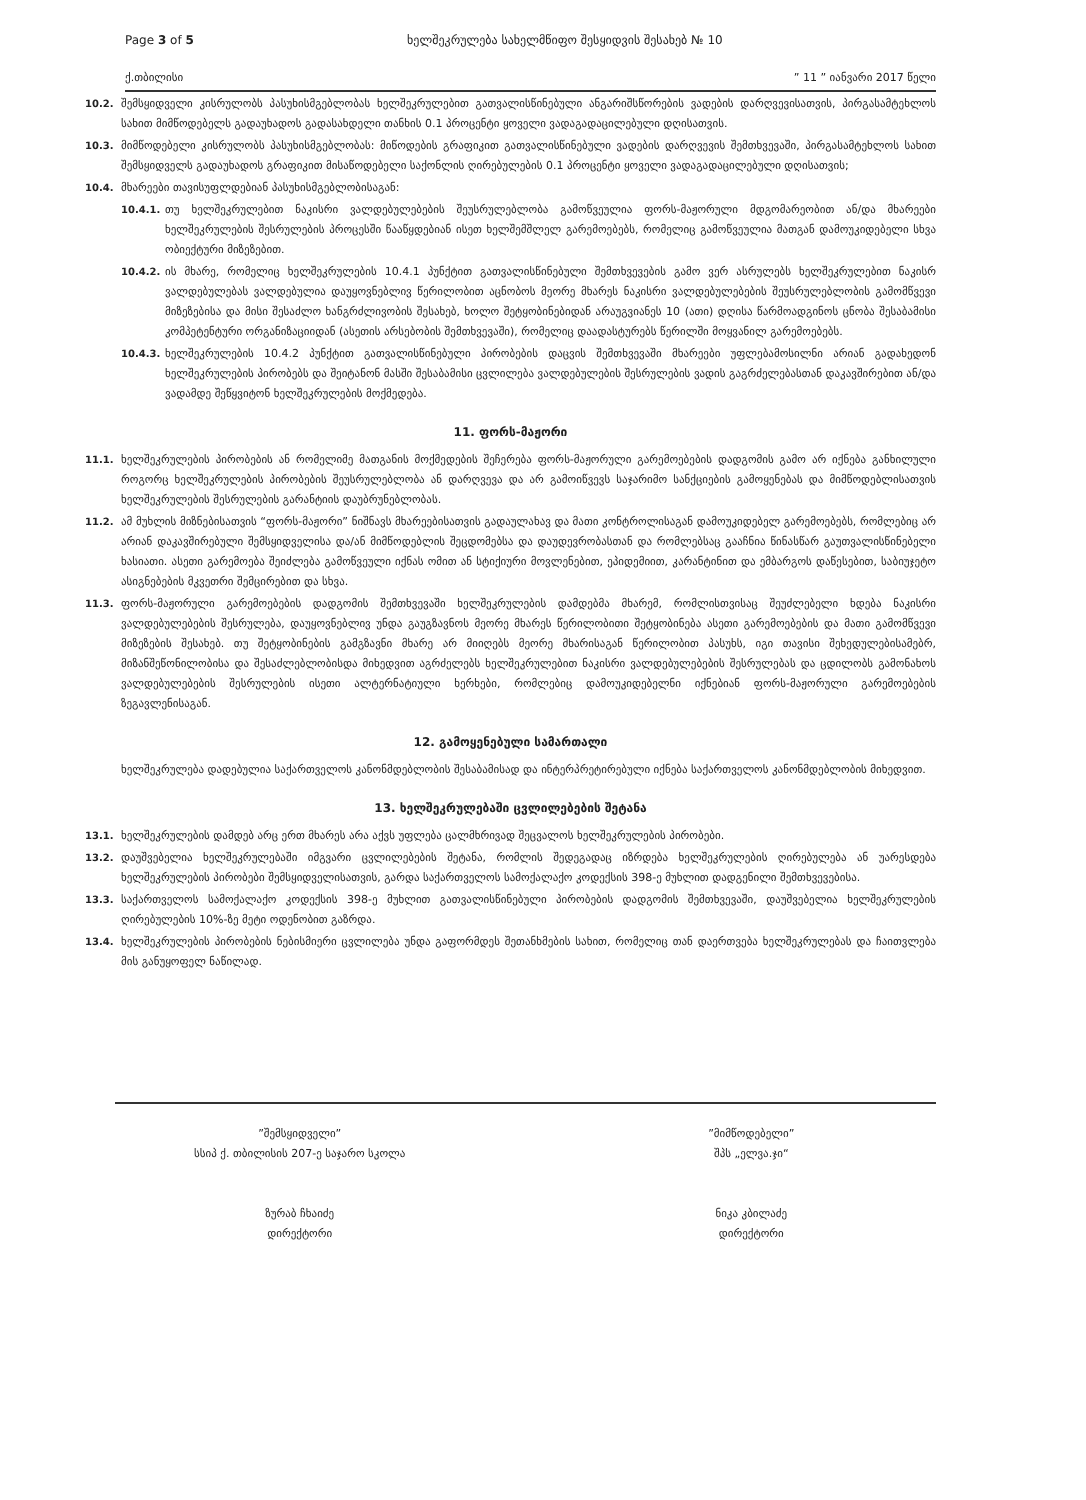Page 3 of 5 ხელშეკრულება სახელმწიფო შესყიდვის შესახებ № 10
ქ.თბილისი” 11 ” იანვარი 2017 წელი
10.2. შემსყიდველი კისრულობს პასუხისმგებლობას ხელშეკრულებით გათვალისწინებული ანგარიშსწორების ვადების დარღვევისათვის, პირგასამტეხლოს სახით მიმწოდებელს გადაუხადოს გადასახდელი თანხის 0.1 პროცენტი ყოველი ვადაგადაცილებული დღისათვის.
10.3. მიმწოდებელი კისრულობს პასუხისმგებლობას: მიწოდების გრაფიკით გათვალისწინებული ვადების დარღვევის შემთხვევაში, პირგასამტეხლოს სახით შემსყიდველს გადაუხადოს გრაფიკით მისაწოდებელი საქონლის ღირებულების 0.1 პროცენტი ყოველი ვადაგადაცილებული დღისათვის;
10.4. მხარეები თავისუფლდებიან პასუხისმგებლობისაგან:
10.4.1. თუ ხელშეკრულებით ნაკისრი ვალდებულებების შეუსრულებლობა გამოწვეულია ფორს-მაჟორული მდგომარეობით ან/და მხარეები ხელშეკრულების შესრულების პროცესში წააწყდებიან ისეთ ხელშემშლელ გარემოებებს, რომელიც გამოწვეულია მათგან დამოუკიდებელი სხვა ობიექტური მიზეზებით.
10.4.2. ის მხარე, რომელიც ხელშეკრულების 10.4.1 პუნქტით გათვალისწინებული შემთხვევების გამო ვერ ასრულებს ხელშეკრულებით ნაკისრ ვალდებულებას ვალდებულია დაუყოვნებლივ წერილობით აცნობოს მეორე მხარეს ნაკისრი ვალდებულებების შეუსრულებლობის გამომწვევი მიზეზებისა და მისი შესაძლო ხანგრძლივობის შესახებ, ხოლო შეტყობინებიდან არაუგვიანეს 10 (ათი) დღისა წარმოადგინოს ცნობა შესაბამისი კომპეტენტური ორგანიზაციიდან (ასეთის არსებობის შემთხვევაში), რომელიც დაადასტურებს წერილში მოყვანილ გარემოებებს.
10.4.3. ხელშეკრულების 10.4.2 პუნქტით გათვალისწინებული პირობების დაცვის შემთხვევაში მხარეები უფლებამოსილნი არიან გადახედონ ხელშეკრულების პირობებს და შეიტანონ მასში შესაბამისი ცვლილება ვალდებულების შესრულების ვადის გაგრძელებასთან დაკავშირებით ან/და ვადამდე შეწყვიტონ ხელშეკრულების მოქმედება.
11. ფორს-მაჟორი
11.1. ხელშეკრულების პირობების ან რომელიმე მათგანის მოქმედების შეჩერება ფორს-მაჟორული გარემოებების დადგომის გამო არ იქნება განხილული როგორც ხელშეკრულების პირობების შეუსრულებლობა ან დარღვევა და არ გამოიწვევს საჯარიმო სანქციების გამოყენებას და მიმწოდებლისათვის ხელშეკრულების შესრულების გარანტიის დაუბრუნებლობას.
11.2. ამ მუხლის მიზნებისათვის “ფორს-მაჟორი” ნიშნავს მხარეებისათვის გადაულახავ და მათი კონტროლისაგან დამოუკიდებელ გარემოებებს, რომლებიც არ არიან დაკავშირებული შემსყიდველისა და/ან მიმწოდებლის შეცდომებსა და დაუდევრობასთან და რომლებსაც გააჩნია წინასწარ გაუთვალისწინებელი ხასიათი. ასეთი გარემოება შეიძლება გამოწვეული იქნას ომით ან სტიქიური მოვლენებით, ეპიდემიით, კარანტინით და ემბარგოს დაწესებით, საბიუჯეტო ასიგნებების მკვეთრი შემცირებით და სხვა.
11.3. ფორს-მაჟორული გარემოებების დადგომის შემთხვევაში ხელშეკრულების დამდებმა მხარემ, რომლისთვისაც შეუძლებელი ხდება ნაკისრი ვალდებულებების შესრულება, დაუყოვნებლივ უნდა გაუგზავნოს მეორე მხარეს წერილობითი შეტყობინება ასეთი გარემოებების და მათი გამომწვევი მიზეზების შესახებ. თუ შეტყობინების გამგზავნი მხარე არ მიიღებს მეორე მხარისაგან წერილობით პასუხს, იგი თავისი შეხედულებისამებრ, მიზანშეწონილობისა და შესაძლებლობისდა მიხედვით აგრძელებს ხელშეკრულებით ნაკისრი ვალდებულებების შესრულებას და ცდილობს გამონახოს ვალდებულებების შესრულების ისეთი ალტერნატიული ხერხები, რომლებიც დამოუკიდებელნი იქნებიან ფორს-მაჟორული გარემოებების ზეგავლენისაგან.
12. გამოყენებული სამართალი
ხელშეკრულება დადებულია საქართველოს კანონმდებლობის შესაბამისად და ინტერპრეტირებული იქნება საქართველოს კანონმდებლობის მიხედვით.
13. ხელშეკრულებაში ცვლილებების შეტანა
13.1. ხელშეკრულების დამდებ არც ერთ მხარეს არა აქვს უფლება ცალმხრივად შეცვალოს ხელშეკრულების პირობები.
13.2. დაუშვებელია ხელშეკრულებაში იმგვარი ცვლილებების შეტანა, რომლის შედეგადაც იზრდება ხელშეკრულების ღირებულება ან უარესდება ხელშეკრულების პირობები შემსყიდველისათვის, გარდა საქართველოს სამოქალაქო კოდექსის 398-ე მუხლით დადგენილი შემთხვევებისა.
13.3. საქართველოს სამოქალაქო კოდექსის 398-ე მუხლით გათვალისწინებული პირობების დადგომის შემთხვევაში, დაუშვებელია ხელშეკრულების ღირებულების 10%-ზე მეტი ოდენობით გაზრდა.
13.4. ხელშეკრულების პირობების ნებისმიერი ცვლილება უნდა გაფორმდეს შეთანხმების სახით, რომელიც თან დაერთვება ხელშეკრულებას და ჩაითვლება მის განუყოფელ ნაწილად.
”შემსყიდველი”
სსიპ ქ. თბილისის 207-ე საჯარო სკოლა
ზურაბ ჩხაიძე
დირექტორი
”მიმწოდებელი”
შპს „ელვა.ჯი“
ნიკა კბილაძე
დირექტორი